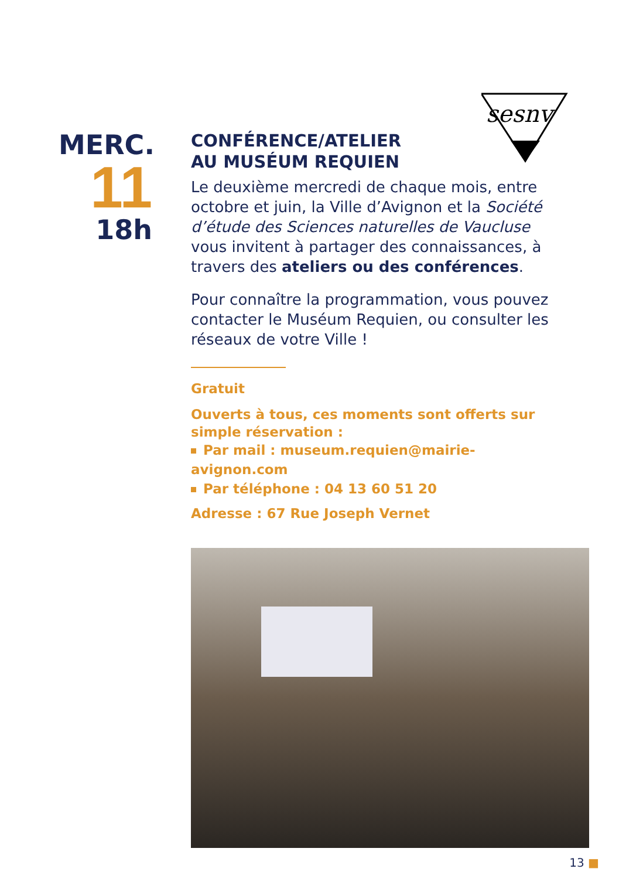sesnv
MERC.
11
18h
CONFÉRENCE/ATELIER
AU MUSÉUM REQUIEN
Le deuxième mercredi de chaque mois, entre octobre et juin, la Ville d’Avignon et la Société d’étude des Sciences naturelles de Vaucluse vous invitent à partager des connaissances, à travers des ateliers ou des conférences.
Pour connaître la programmation, vous pouvez contacter le Muséum Requien, ou consulter les réseaux de votre Ville !
Gratuit
Ouverts à tous, ces moments sont offerts sur simple réservation :
Par mail : museum.requien@mairie-avignon.com
Par téléphone : 04 13 60 51 20
Adresse : 67 Rue Joseph Vernet
13 ■